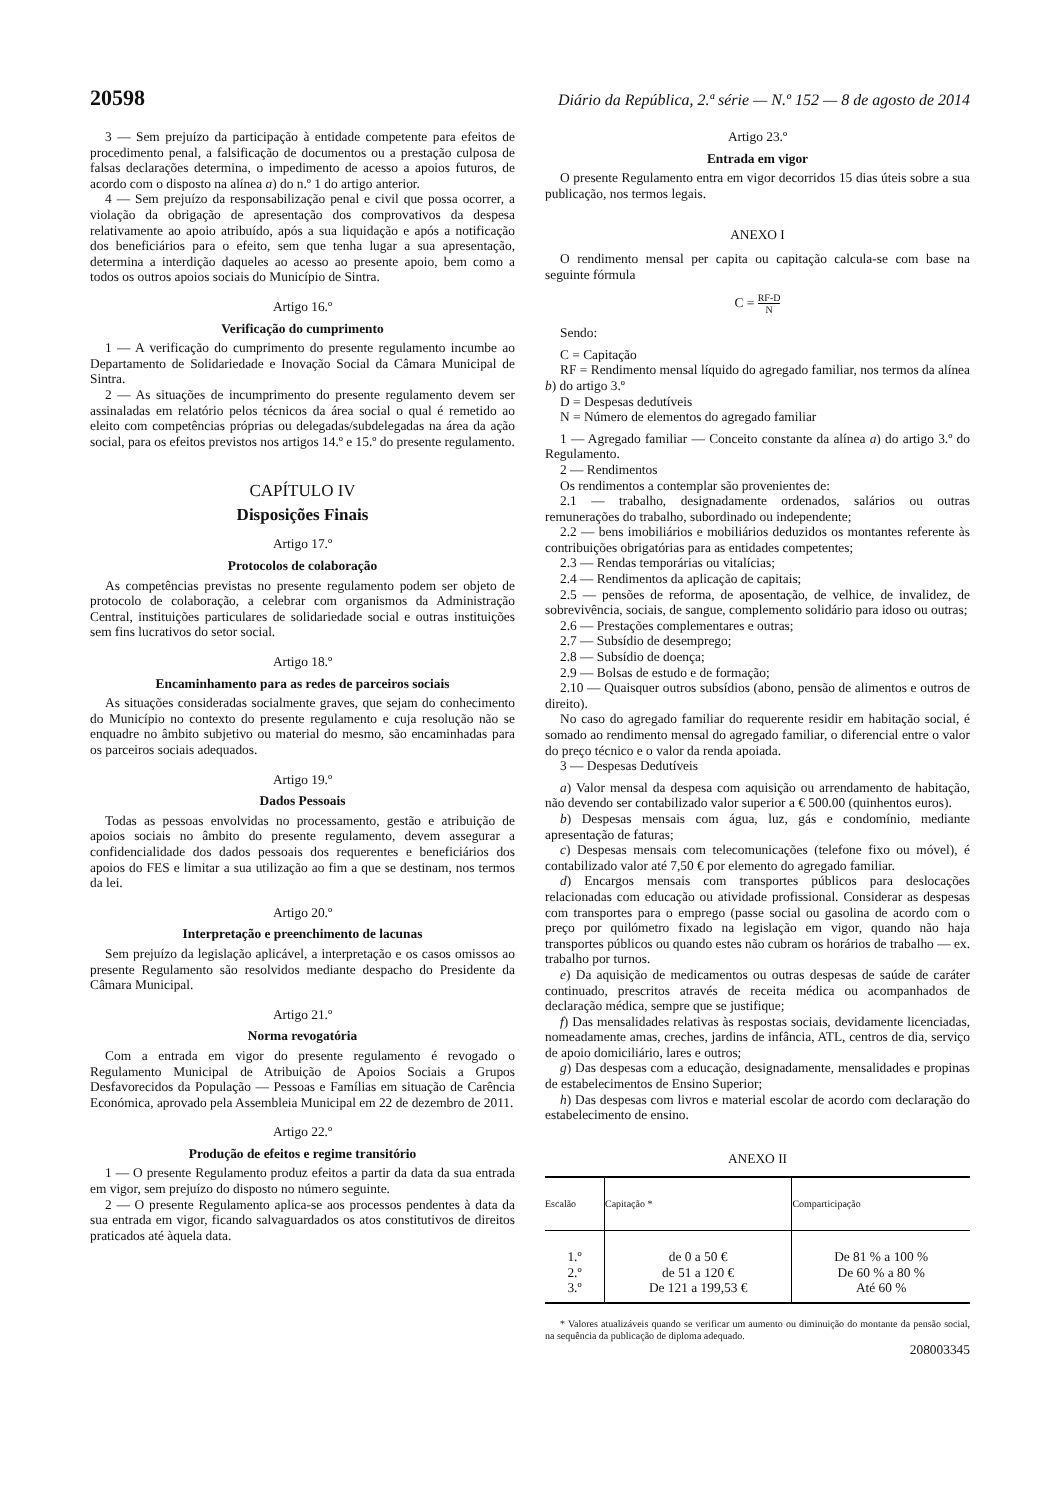20598 Diário da República, 2.ª série — N.º 152 — 8 de agosto de 2014
3 — Sem prejuízo da participação à entidade competente para efeitos de procedimento penal, a falsificação de documentos ou a prestação culposa de falsas declarações determina, o impedimento de acesso a apoios futuros, de acordo com o disposto na alínea a) do n.º 1 do artigo anterior.
4 — Sem prejuízo da responsabilização penal e civil que possa ocorrer, a violação da obrigação de apresentação dos comprovativos da despesa relativamente ao apoio atribuído, após a sua liquidação e após a notificação dos beneficiários para o efeito, sem que tenha lugar a sua apresentação, determina a interdição daqueles ao acesso ao presente apoio, bem como a todos os outros apoios sociais do Município de Sintra.
Artigo 16.º
Verificação do cumprimento
1 — A verificação do cumprimento do presente regulamento incumbe ao Departamento de Solidariedade e Inovação Social da Câmara Municipal de Sintra.
2 — As situações de incumprimento do presente regulamento devem ser assinaladas em relatório pelos técnicos da área social o qual é remetido ao eleito com competências próprias ou delegadas/subdelegadas na área da ação social, para os efeitos previstos nos artigos 14.º e 15.º do presente regulamento.
CAPÍTULO IV
Disposições Finais
Artigo 17.º
Protocolos de colaboração
As competências previstas no presente regulamento podem ser objeto de protocolo de colaboração, a celebrar com organismos da Administração Central, instituições particulares de solidariedade social e outras instituições sem fins lucrativos do setor social.
Artigo 18.º
Encaminhamento para as redes de parceiros sociais
As situações consideradas socialmente graves, que sejam do conhecimento do Município no contexto do presente regulamento e cuja resolução não se enquadre no âmbito subjetivo ou material do mesmo, são encaminhadas para os parceiros sociais adequados.
Artigo 19.º
Dados Pessoais
Todas as pessoas envolvidas no processamento, gestão e atribuição de apoios sociais no âmbito do presente regulamento, devem assegurar a confidencialidade dos dados pessoais dos requerentes e beneficiários dos apoios do FES e limitar a sua utilização ao fim a que se destinam, nos termos da lei.
Artigo 20.º
Interpretação e preenchimento de lacunas
Sem prejuízo da legislação aplicável, a interpretação e os casos omissos ao presente Regulamento são resolvidos mediante despacho do Presidente da Câmara Municipal.
Artigo 21.º
Norma revogatória
Com a entrada em vigor do presente regulamento é revogado o Regulamento Municipal de Atribuição de Apoios Sociais a Grupos Desfavorecidos da População — Pessoas e Famílias em situação de Carência Económica, aprovado pela Assembleia Municipal em 22 de dezembro de 2011.
Artigo 22.º
Produção de efeitos e regime transitório
1 — O presente Regulamento produz efeitos a partir da data da sua entrada em vigor, sem prejuízo do disposto no número seguinte.
2 — O presente Regulamento aplica-se aos processos pendentes à data da sua entrada em vigor, ficando salvaguardados os atos constitutivos de direitos praticados até àquela data.
Artigo 23.º
Entrada em vigor
O presente Regulamento entra em vigor decorridos 15 dias úteis sobre a sua publicação, nos termos legais.
ANEXO I
O rendimento mensal per capita ou capitação calcula-se com base na seguinte fórmula
C = RF-D N
Sendo:
C = Capitação
RF = Rendimento mensal líquido do agregado familiar, nos termos da alínea b) do artigo 3.º
D = Despesas dedutíveis
N = Número de elementos do agregado familiar
1 — Agregado familiar — Conceito constante da alínea a) do artigo 3.º do Regulamento.
2 — Rendimentos
Os rendimentos a contemplar são provenientes de:
2.1 — trabalho, designadamente ordenados, salários ou outras remunerações do trabalho, subordinado ou independente;
2.2 — bens imobiliários e mobiliários deduzidos os montantes referente às contribuições obrigatórias para as entidades competentes;
2.3 — Rendas temporárias ou vitalícias;
2.4 — Rendimentos da aplicação de capitais;
2.5 — pensões de reforma, de aposentação, de velhice, de invalidez, de sobrevivência, sociais, de sangue, complemento solidário para idoso ou outras;
2.6 — Prestações complementares e outras;
2.7 — Subsídio de desemprego;
2.8 — Subsídio de doença;
2.9 — Bolsas de estudo e de formação;
2.10 — Quaisquer outros subsídios (abono, pensão de alimentos e outros de direito).
No caso do agregado familiar do requerente residir em habitação social, é somado ao rendimento mensal do agregado familiar, o diferencial entre o valor do preço técnico e o valor da renda apoiada.
3 — Despesas Dedutíveis
a) Valor mensal da despesa com aquisição ou arrendamento de habitação, não devendo ser contabilizado valor superior a € 500.00 (quinhentos euros).
b) Despesas mensais com água, luz, gás e condomínio, mediante apresentação de faturas;
c) Despesas mensais com telecomunicações (telefone fixo ou móvel), é contabilizado valor até 7,50 € por elemento do agregado familiar.
d) Encargos mensais com transportes públicos para deslocações relacionadas com educação ou atividade profissional. Considerar as despesas com transportes para o emprego (passe social ou gasolina de acordo com o preço por quilómetro fixado na legislação em vigor, quando não haja transportes públicos ou quando estes não cubram os horários de trabalho — ex. trabalho por turnos.
e) Da aquisição de medicamentos ou outras despesas de saúde de caráter continuado, prescritos através de receita médica ou acompanhados de declaração médica, sempre que se justifique;
f) Das mensalidades relativas às respostas sociais, devidamente licenciadas, nomeadamente amas, creches, jardins de infância, ATL, centros de dia, serviço de apoio domiciliário, lares e outros;
g) Das despesas com a educação, designadamente, mensalidades e propinas de estabelecimentos de Ensino Superior;
h) Das despesas com livros e material escolar de acordo com declaração do estabelecimento de ensino.
ANEXO II
| Escalão | Capitação * | Comparticipação |
| --- | --- | --- |
| 1.º | de 0 a 50 € | De 81 % a 100 % |
| 2.º | de 51 a 120 € | De 60 % a 80 % |
| 3.º | De 121 a 199,53 € | Até 60 % |
* Valores atualizáveis quando se verificar um aumento ou diminuição do montante da pensão social, na sequência da publicação de diploma adequado.
208003345